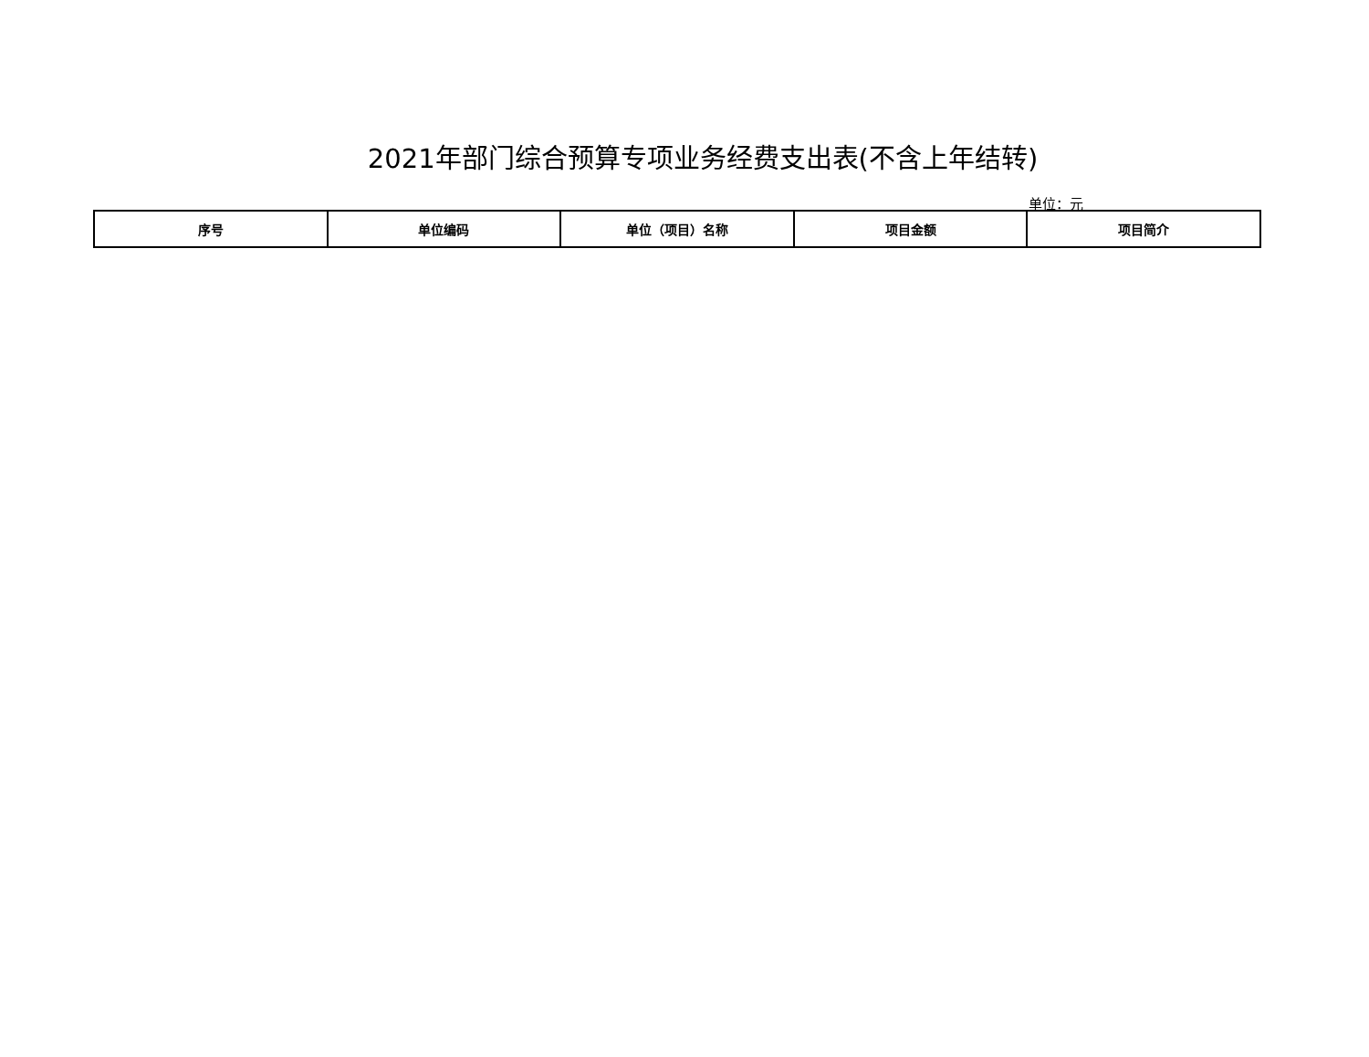2021年部门综合预算专项业务经费支出表(不含上年结转)
单位：元
| 序号 | 单位编码 | 单位（项目）名称 | 项目金额 | 项目简介 |
| --- | --- | --- | --- | --- |